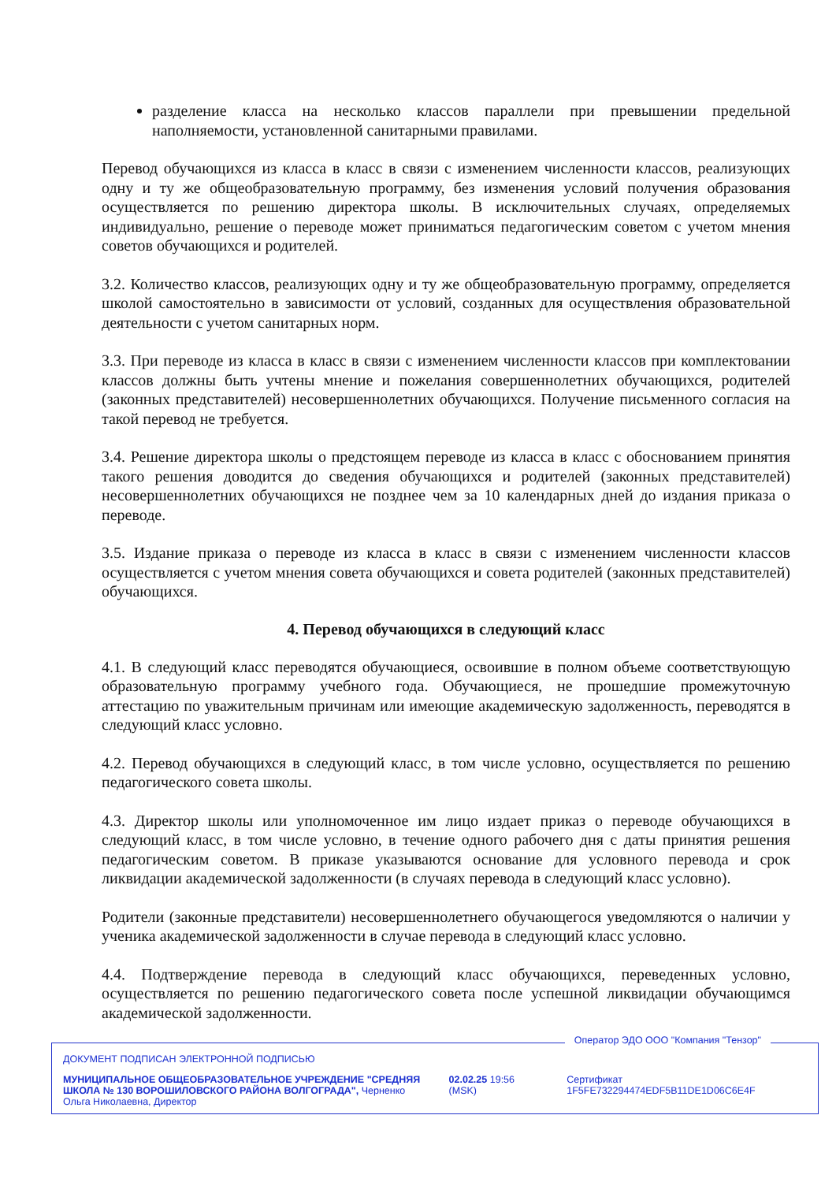разделение класса на несколько классов параллели при превышении предельной наполняемости, установленной санитарными правилами.
Перевод обучающихся из класса в класс в связи с изменением численности классов, реализующих одну и ту же общеобразовательную программу, без изменения условий получения образования осуществляется по решению директора школы. В исключительных случаях, определяемых индивидуально, решение о переводе может приниматься педагогическим советом с учетом мнения советов обучающихся и родителей.
3.2. Количество классов, реализующих одну и ту же общеобразовательную программу, определяется школой самостоятельно в зависимости от условий, созданных для осуществления образовательной деятельности с учетом санитарных норм.
3.3. При переводе из класса в класс в связи с изменением численности классов при комплектовании классов должны быть учтены мнение и пожелания совершеннолетних обучающихся, родителей (законных представителей) несовершеннолетних обучающихся. Получение письменного согласия на такой перевод не требуется.
3.4. Решение директора школы о предстоящем переводе из класса в класс с обоснованием принятия такого решения доводится до сведения обучающихся и родителей (законных представителей) несовершеннолетних обучающихся не позднее чем за 10 календарных дней до издания приказа о переводе.
3.5. Издание приказа о переводе из класса в класс в связи с изменением численности классов осуществляется с учетом мнения совета обучающихся и совета родителей (законных представителей) обучающихся.
4. Перевод обучающихся в следующий класс
4.1. В следующий класс переводятся обучающиеся, освоившие в полном объеме соответствующую образовательную программу учебного года. Обучающиеся, не прошедшие промежуточную аттестацию по уважительным причинам или имеющие академическую задолженность, переводятся в следующий класс условно.
4.2. Перевод обучающихся в следующий класс, в том числе условно, осуществляется по решению педагогического совета школы.
4.3. Директор школы или уполномоченное им лицо издает приказ о переводе обучающихся в следующий класс, в том числе условно, в течение одного рабочего дня с даты принятия решения педагогическим советом. В приказе указываются основание для условного перевода и срок ликвидации академической задолженности (в случаях перевода в следующий класс условно).
Родители (законные представители) несовершеннолетнего обучающегося уведомляются о наличии у ученика академической задолженности в случае перевода в следующий класс условно.
4.4. Подтверждение перевода в следующий класс обучающихся, переведенных условно, осуществляется по решению педагогического совета после успешной ликвидации обучающимся академической задолженности.
Оператор ЭДО ООО "Компания "Тензор"
ДОКУМЕНТ ПОДПИСАН ЭЛЕКТРОННОЙ ПОДПИСЬЮ
МУНИЦИПАЛЬНОЕ ОБЩЕОБРАЗОВАТЕЛЬНОЕ УЧРЕЖДЕНИЕ "СРЕДНЯЯ ШКОЛА № 130 ВОРОШИЛОВСКОГО РАЙОНА ВОЛГОГРАДА", Черненко Ольга Николаевна, Директор
02.02.25 19:56 (MSK) Сертификат 1F5FE732294474EDF5B11DE1D06C6E4F